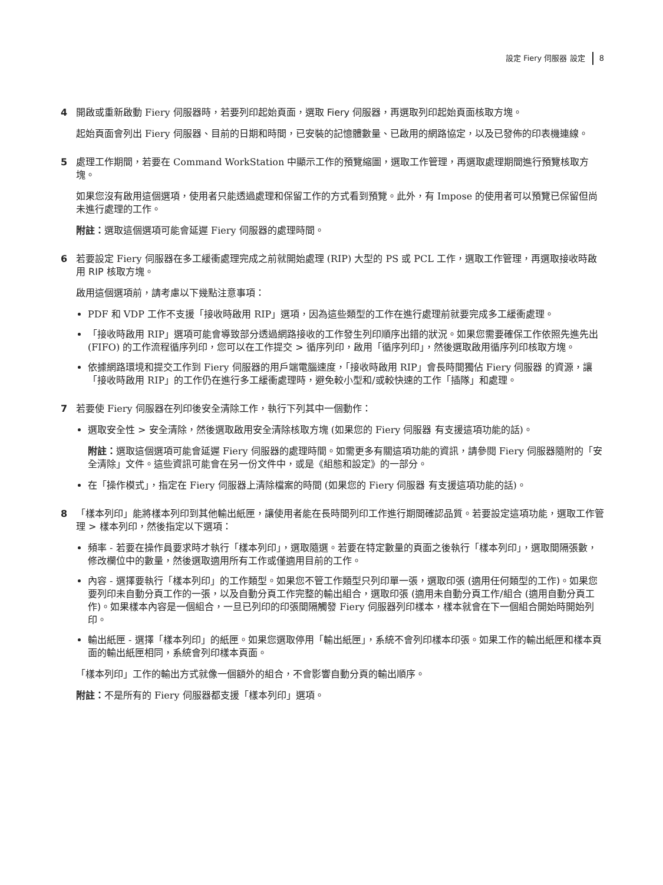設定 Fiery 伺服器 設定 8
4 開啟或重新啟動 Fiery 伺服器時，若要列印起始頁面，選取 Fiery 伺服器，再選取列印起始頁面核取方塊。
起始頁面會列出 Fiery 伺服器、目前的日期和時間，已安裝的記憶體數量、已啟用的網路協定，以及已發佈的印表機連線。
5 處理工作期間，若要在 Command WorkStation 中顯示工作的預覽縮圖，選取工作管理，再選取處理期間進行預覽核取方塊。
如果您沒有啟用這個選項，使用者只能透過處理和保留工作的方式看到預覽。此外，有 Impose 的使用者可以預覽已保留但尚未進行處理的工作。
附註：選取這個選項可能會延遲 Fiery 伺服器的處理時間。
6 若要設定 Fiery 伺服器在多工緩衝處理完成之前就開始處理 (RIP) 大型的 PS 或 PCL 工作，選取工作管理，再選取接收時啟用 RIP 核取方塊。
啟用這個選項前，請考慮以下幾點注意事項：
PDF 和 VDP 工作不支援「接收時啟用 RIP」選項，因為這些類型的工作在進行處理前就要完成多工緩衝處理。
「接收時啟用 RIP」選項可能會導致部分透過網路接收的工作發生列印順序出錯的狀況。如果您需要確保工作依照先進先出 (FIFO) 的工作流程循序列印，您可以在工作提交 > 循序列印，啟用「循序列印」，然後選取啟用循序列印核取方塊。
依據網路環境和提交工作到 Fiery 伺服器的用戶端電腦速度，「接收時啟用 RIP」會長時間獨佔 Fiery 伺服器 的資源，讓「接收時啟用 RIP」的工作仍在進行多工緩衝處理時，避免較小型和/或較快速的工作「插隊」和處理。
7 若要使 Fiery 伺服器在列印後安全清除工作，執行下列其中一個動作：
選取安全性 > 安全清除，然後選取啟用安全清除核取方塊 (如果您的 Fiery 伺服器 有支援這項功能的話)。
附註：選取這個選項可能會延遲 Fiery 伺服器的處理時間。如需更多有關這項功能的資訊，請參閱 Fiery 伺服器隨附的「安全清除」文件。這些資訊可能會在另一份文件中，或是《組態和設定》的一部分。
在「操作模式」，指定在 Fiery 伺服器上清除檔案的時間 (如果您的 Fiery 伺服器 有支援這項功能的話)。
8 「樣本列印」能將樣本列印到其他輸出紙匣，讓使用者能在長時間列印工作進行期間確認品質。若要設定這項功能，選取工作管理 > 樣本列印，然後指定以下選項：
頻率 - 若要在操作員要求時才執行「樣本列印」，選取隨選。若要在特定數量的頁面之後執行「樣本列印」，選取間隔張數，修改欄位中的數量，然後選取適用所有工作或僅適用目前的工作。
內容 - 選擇要執行「樣本列印」的工作類型。如果您不管工作類型只列印單一張，選取印張 (適用任何類型的工作)。如果您要列印未自動分頁工作的一張，以及自動分頁工作完整的輸出組合，選取印張 (適用未自動分頁工作/組合 (適用自動分頁工作)。如果樣本內容是一個組合，一旦已列印的印張間隔觸發 Fiery 伺服器列印樣本，樣本就會在下一個組合開始時開始列印。
輸出紙匣 - 選擇「樣本列印」的紙匣。如果您選取停用「輸出紙匣」，系統不會列印樣本印張。如果工作的輸出紙匣和樣本頁面的輸出紙匣相同，系統會列印樣本頁面。
「樣本列印」工作的輸出方式就像一個額外的組合，不會影響自動分頁的輸出順序。
附註：不是所有的 Fiery 伺服器都支援「樣本列印」選項。